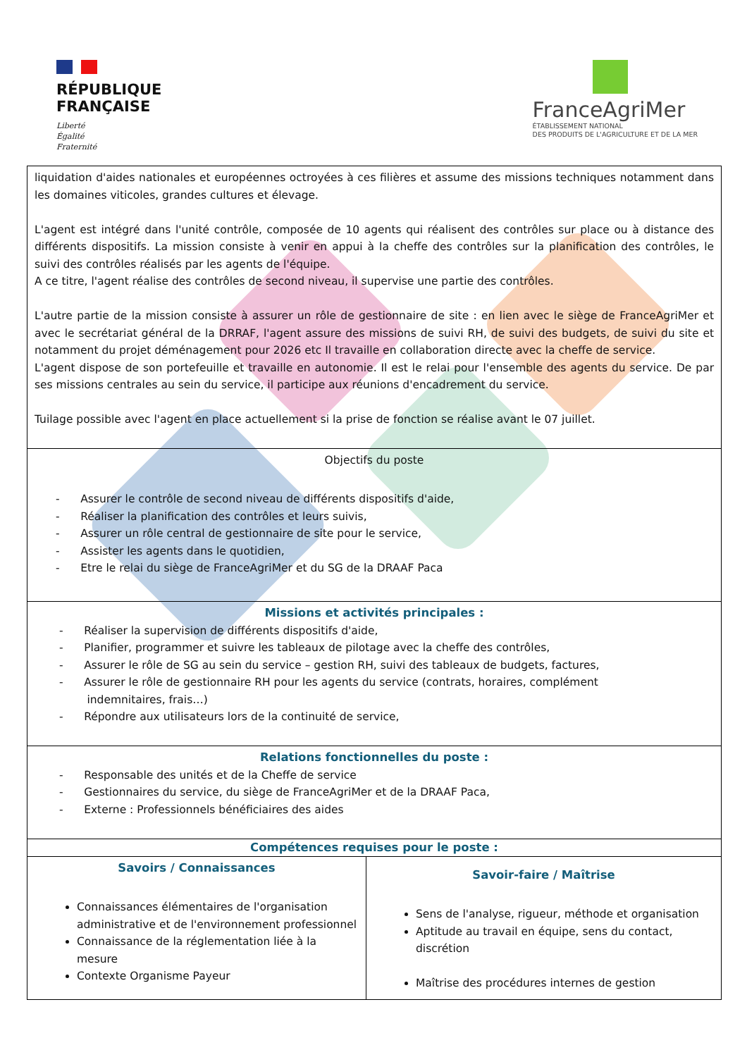RÉPUBLIQUE
FRANÇAISE
Liberté
Égalité
Fraternité
FranceAgriMer
ÉTABLISSEMENT NATIONAL
DES PRODUITS DE L'AGRICULTURE ET DE LA MER
| liquidation d'aides nationales et européennes octroyées à ces filières et assume des missions techniques notamment dans les domaines viticoles, grandes cultures et élevage. L'agent est intégré dans l'unité contrôle, composée de 10 agents qui réalisent des contrôles sur place ou à distance des différents dispositifs. La mission consiste à venir en appui à la cheffe des contrôles sur la planification des contrôles, le suivi des contrôles réalisés par les agents de l'équipe. A ce titre, l'agent réalise des contrôles de second niveau, il supervise une partie des contrôles. L'autre partie de la mission consiste à assurer un rôle de gestionnaire de site : en lien avec le siège de FranceAgriMer et avec le secrétariat général de la DRRAF, l'agent assure des missions de suivi RH, de suivi des budgets, de suivi du site et notamment du projet déménagement pour 2026 etc Il travaille en collaboration directe avec la cheffe de service. L'agent dispose de son portefeuille et travaille en autonomie. Il est le relai pour l'ensemble des agents du service. De par ses missions centrales au sein du service, il participe aux réunions d'encadrement du service. Tuilage possible avec l'agent en place actuellement si la prise de fonction se réalise avant le 07 juillet. | |
| Objectifs du poste - Assurer le contrôle de second niveau de différents dispositifs d'aide, - Réaliser la planification des contrôles et leurs suivis, - Assurer un rôle central de gestionnaire de site pour le service, - Assister les agents dans le quotidien, - Etre le relai du siège de FranceAgriMer et du SG de la DRAAF Paca | |
| Missions et activités principales : - Réaliser la supervision de différents dispositifs d'aide, - Planifier, programmer et suivre les tableaux de pilotage avec la cheffe des contrôles, - Assurer le rôle de SG au sein du service – gestion RH, suivi des tableaux de budgets, factures, - Assurer le rôle de gestionnaire RH pour les agents du service (contrats, horaires, complément indemnitaires, frais…) - Répondre aux utilisateurs lors de la continuité de service, | |
| Relations fonctionnelles du poste : - Responsable des unités et de la Cheffe de service - Gestionnaires du service, du siège de FranceAgriMer et de la DRAAF Paca, - Externe : Professionnels bénéficiaires des aides | |
| Compétences requises pour le poste : | |
| Savoirs / Connaissances Connaissances élémentaires de l'organisation administrative et de l'environnement professionnel Connaissance de la réglementation liée à la mesure Contexte Organisme Payeur | Savoir-faire / Maîtrise Sens de l'analyse, rigueur, méthode et organisation Aptitude au travail en équipe, sens du contact, discrétion Maîtrise des procédures internes de gestion |